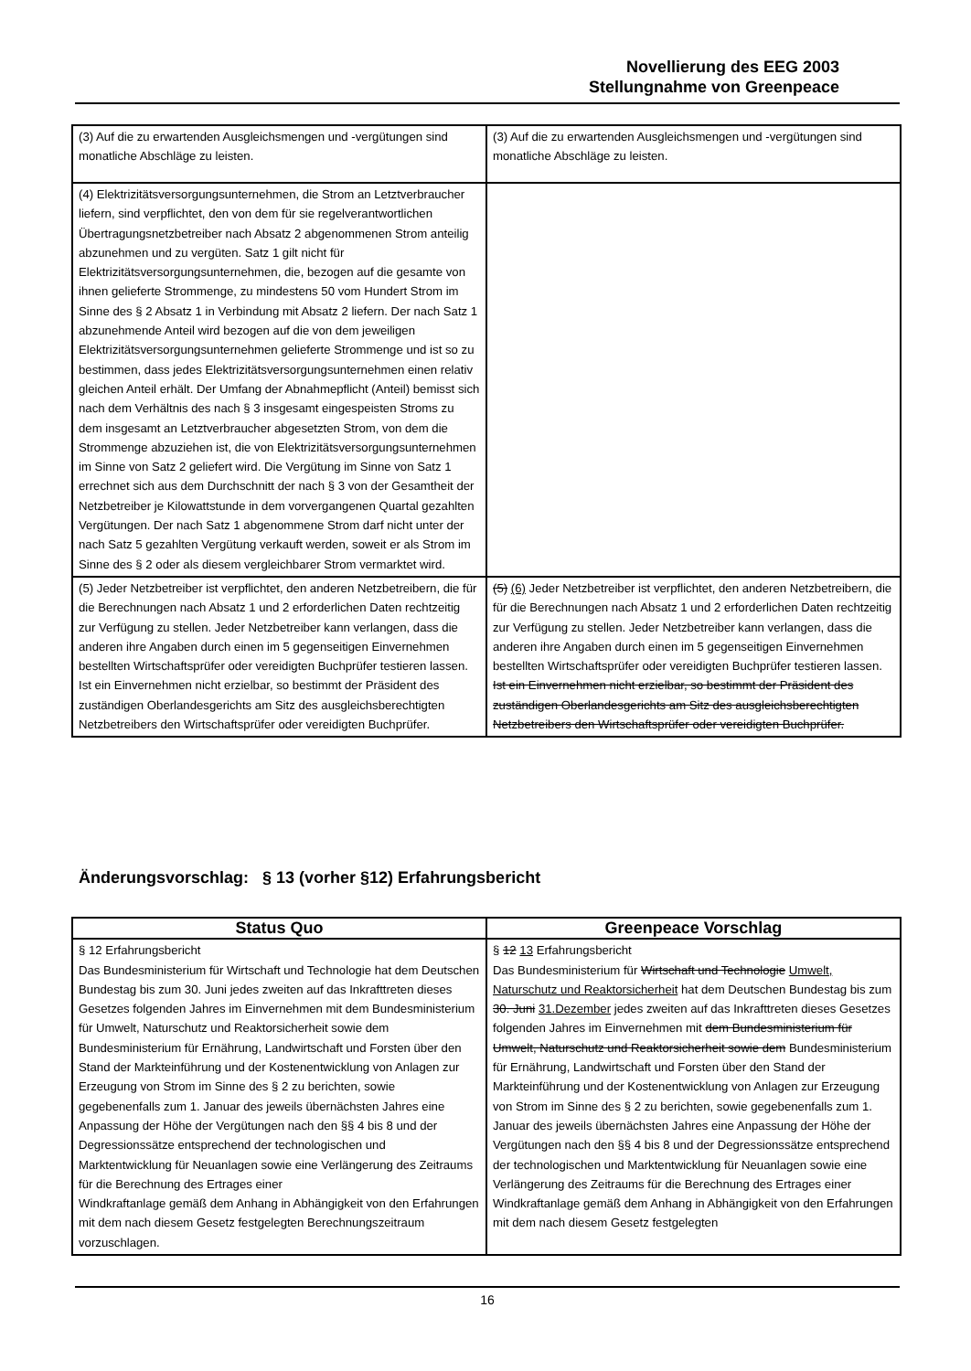Novellierung des EEG 2003
Stellungnahme von Greenpeace
| (3) Auf die zu erwartenden Ausgleichsmengen und -vergütungen sind monatliche Abschläge zu leisten. | (3) Auf die zu erwartenden Ausgleichsmengen und -vergütungen sind monatliche Abschläge zu leisten. |
| (4) Elektrizitätsversorgungsunternehmen, die Strom an Letztverbraucher liefern, sind verpflichtet, den von dem für sie regelverantwortlichen Übertragungsnetzbetreiber nach Absatz 2 abgenommenen Strom anteilig abzunehmen und zu vergüten. Satz 1 gilt nicht für Elektrizitätsversorgungsunternehmen, die, bezogen auf die gesamte von ihnen gelieferte Strommenge, zu mindestens 50 vom Hundert Strom im Sinne des § 2 Absatz 1 in Verbindung mit Absatz 2 liefern. Der nach Satz 1 abzunehmende Anteil wird bezogen auf die von dem jeweiligen Elektrizitätsversorgungsunternehmen gelieferte Strommenge und ist so zu bestimmen, dass jedes Elektrizitätsversorgungsunternehmen einen relativ gleichen Anteil erhält. Der Umfang der Abnahmepflicht (Anteil) bemisst sich nach dem Verhältnis des nach § 3 insgesamt eingespeisten Stroms zu dem insgesamt an Letztverbraucher abgesetzten Strom, von dem die Strommenge abzuziehen ist, die von Elektrizitätsversorgungsunternehmen im Sinne von Satz 2 geliefert wird. Die Vergütung im Sinne von Satz 1 errechnet sich aus dem Durchschnitt der nach § 3 von der Gesamtheit der Netzbetreiber je Kilowattstunde in dem vorvergangenen Quartal gezahlten Vergütungen. Der nach Satz 1 abgenommene Strom darf nicht unter der nach Satz 5 gezahlten Vergütung verkauft werden, soweit er als Strom im Sinne des § 2 oder als diesem vergleichbarer Strom vermarktet wird. | |
| (5) Jeder Netzbetreiber ist verpflichtet, den anderen Netzbetreibern, die für die Berechnungen nach Absatz 1 und 2 erforderlichen Daten rechtzeitig zur Verfügung zu stellen. Jeder Netzbetreiber kann verlangen, dass die anderen ihre Angaben durch einen im 5 gegenseitigen Einvernehmen bestellten Wirtschaftsprüfer oder vereidigten Buchprüfer testieren lassen. Ist ein Einvernehmen nicht erzielbar, so bestimmt der Präsident des zuständigen Oberlandesgerichts am Sitz des ausgleichsberechtigten Netzbetreibers den Wirtschaftsprüfer oder vereidigten Buchprüfer. | (5) (6) Jeder Netzbetreiber ist verpflichtet, den anderen Netzbetreibern, die für die Berechnungen nach Absatz 1 und 2 erforderlichen Daten rechtzeitig zur Verfügung zu stellen. Jeder Netzbetreiber kann verlangen, dass die anderen ihre Angaben durch einen im 5 gegenseitigen Einvernehmen bestellten Wirtschaftsprüfer oder vereidigten Buchprüfer testieren lassen. Ist ein Einvernehmen nicht erzielbar, so bestimmt der Präsident des zuständigen Oberlandesgerichts am Sitz des ausgleichsberechtigten Netzbetreibers den Wirtschaftsprüfer oder vereidigten Buchprüfer. |
Änderungsvorschlag: § 13 (vorher §12) Erfahrungsbericht
| Status Quo | Greenpeace Vorschlag |
| --- | --- |
| § 12 Erfahrungsbericht Das Bundesministerium für Wirtschaft und Technologie hat dem Deutschen Bundestag bis zum 30. Juni jedes zweiten auf das Inkrafttreten dieses Gesetzes folgenden Jahres im Einvernehmen mit dem Bundesministerium für Umwelt, Naturschutz und Reaktorsicherheit sowie dem Bundesministerium für Ernährung, Landwirtschaft und Forsten über den Stand der Markteinführung und der Kostenentwicklung von Anlagen zur Erzeugung von Strom im Sinne des § 2 zu berichten, sowie gegebenenfalls zum 1. Januar des jeweils übernächsten Jahres eine Anpassung der Höhe der Vergütungen nach den §§ 4 bis 8 und der Degressionssätze entsprechend der technologischen und Marktentwicklung für Neuanlagen sowie eine Verlängerung des Zeitraums für die Berechnung des Ertrages einer Windkraftanlage gemäß dem Anhang in Abhängigkeit von den Erfahrungen mit dem nach diesem Gesetz festgelegten Berechnungszeitraum vorzuschlagen. | § 12 13 Erfahrungsbericht Das Bundesministerium für Wirtschaft und Technologie Umwelt, Naturschutz und Reaktorsicherheit hat dem Deutschen Bundestag bis zum 30. Juni 31.Dezember jedes zweiten auf das Inkrafttreten dieses Gesetzes folgenden Jahres im Einvernehmen mit dem Bundesministerium für Umwelt, Naturschutz und Reaktorsicherheit sowie dem Bundesministerium für Ernährung, Landwirtschaft und Forsten über den Stand der Markteinführung und der Kostenentwicklung von Anlagen zur Erzeugung von Strom im Sinne des § 2 zu berichten, sowie gegebenenfalls zum 1. Januar des jeweils übernächsten Jahres eine Anpassung der Höhe der Vergütungen nach den §§ 4 bis 8 und der Degressionssätze entsprechend der technologischen und Marktentwicklung für Neuanlagen sowie eine Verlängerung des Zeitraums für die Berechnung des Ertrages einer Windkraftanlage gemäß dem Anhang in Abhängigkeit von den Erfahrungen mit dem nach diesem Gesetz festgelegten |
16